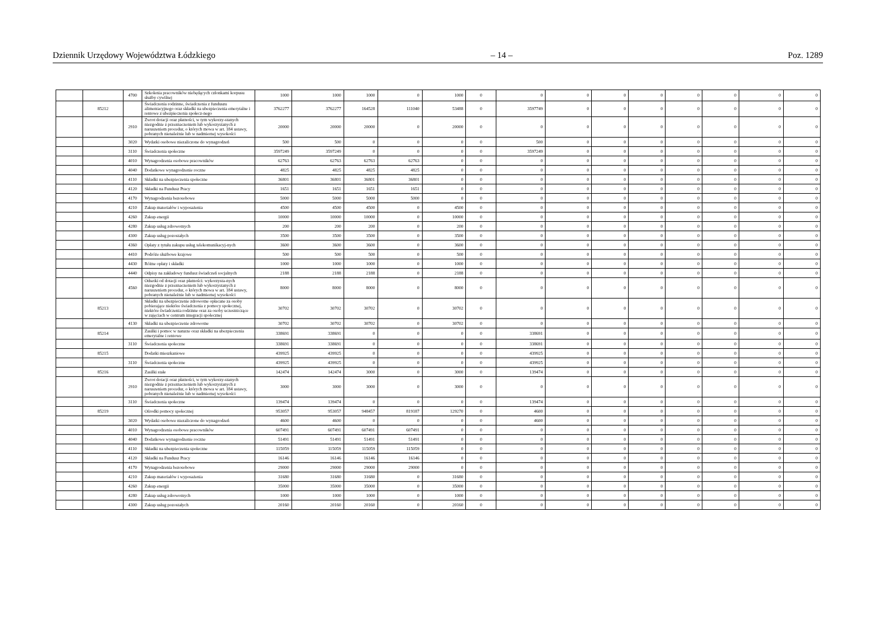Dziennik Urzędowy Województwa Łódzkiego – 14 – Poz. 1289
| | | 4700 | Szkolenia pracowników niebędących członkami korpusu służby cywilnej | 1000 | 1000 | 1000 | 0 | 1000 | 0 | 0 | 0 | 0 | 0 | 0 | 0 | 0 | 0 |
| | 85212 | | Świadczenia rodzinne, świadczenia z funduszu alimentacyjnego oraz składki na ubezpieczenia emerytalne i rentowe z ubezpieczenia społecz-nego | 3762277 | 3762277 | 164528 | 111040 | 53488 | 0 | 3597749 | 0 | 0 | 0 | 0 | 0 | 0 | 0 |
| | | 2910 | Zwrot dotacji oraz płatności, w tym wykorzy-stanych niezgodnie z przeznaczeniem lub wykorzystanych z naruszeniem procedur, o których mowa w art. 184 ustawy, pobranych nienależnie lub w nadmiernej wysokości | 20000 | 20000 | 20000 | 0 | 20000 | 0 | 0 | 0 | 0 | 0 | 0 | 0 | 0 | 0 |
| | | 3020 | Wydatki osobowe niezaliczone do wynagrodzeń | 500 | 500 | 0 | 0 | 0 | 0 | 500 | 0 | 0 | 0 | 0 | 0 | 0 | 0 |
| | | 3110 | Świadczenia społeczne | 3597249 | 3597249 | 0 | 0 | 0 | 0 | 3597249 | 0 | 0 | 0 | 0 | 0 | 0 | 0 |
| | | 4010 | Wynagrodzenia osobowe pracowników | 62763 | 62763 | 62763 | 62763 | 0 | 0 | 0 | 0 | 0 | 0 | 0 | 0 | 0 | 0 |
| | | 4040 | Dodatkowe wynagrodzenie roczne | 4825 | 4825 | 4825 | 4825 | 0 | 0 | 0 | 0 | 0 | 0 | 0 | 0 | 0 | 0 |
| | | 4110 | Składki na ubezpieczenia społeczne | 36801 | 36801 | 36801 | 36801 | 0 | 0 | 0 | 0 | 0 | 0 | 0 | 0 | 0 | 0 |
| | | 4120 | Składki na Fundusz Pracy | 1651 | 1651 | 1651 | 1651 | 0 | 0 | 0 | 0 | 0 | 0 | 0 | 0 | 0 | 0 |
| | | 4170 | Wynagrodzenia bezosobowe | 5000 | 5000 | 5000 | 5000 | 0 | 0 | 0 | 0 | 0 | 0 | 0 | 0 | 0 | 0 |
| | | 4210 | Zakup materiałów i wyposażenia | 4500 | 4500 | 4500 | 0 | 4500 | 0 | 0 | 0 | 0 | 0 | 0 | 0 | 0 | 0 |
| | | 4260 | Zakup energii | 10000 | 10000 | 10000 | 0 | 10000 | 0 | 0 | 0 | 0 | 0 | 0 | 0 | 0 | 0 |
| | | 4280 | Zakup usług zdrowotnych | 200 | 200 | 200 | 0 | 200 | 0 | 0 | 0 | 0 | 0 | 0 | 0 | 0 | 0 |
| | | 4300 | Zakup usług pozostałych | 3500 | 3500 | 3500 | 0 | 3500 | 0 | 0 | 0 | 0 | 0 | 0 | 0 | 0 | 0 |
| | | 4360 | Opłaty z tytułu zakupu usług telekomunikacyj-nych | 3600 | 3600 | 3600 | 0 | 3600 | 0 | 0 | 0 | 0 | 0 | 0 | 0 | 0 | 0 |
| | | 4410 | Podróże służbowe krajowe | 500 | 500 | 500 | 0 | 500 | 0 | 0 | 0 | 0 | 0 | 0 | 0 | 0 | 0 |
| | | 4430 | Różne opłaty i składki | 1000 | 1000 | 1000 | 0 | 1000 | 0 | 0 | 0 | 0 | 0 | 0 | 0 | 0 | 0 |
| | | 4440 | Odpisy na zakładowy fundusz świadczeń socjalnych | 2188 | 2188 | 2188 | 0 | 2188 | 0 | 0 | 0 | 0 | 0 | 0 | 0 | 0 | 0 |
| | | 4560 | Odsetki od dotacji oraz płatności: wykorzysta-nych niezgodnie z przeznaczeniem lub wykorzystanych z naruszeniem procedur, o których mowa w art. 184 ustawy, pobranych nienależnie lub w nadmiernej wysokości | 8000 | 8000 | 8000 | 0 | 8000 | 0 | 0 | 0 | 0 | 0 | 0 | 0 | 0 | 0 |
| | 85213 | | Składki na ubezpieczenie zdrowotne opłacane za osoby pobierające niektóre świadczenia z pomocy społecznej, niektóre świadczenia rodzinne oraz za osoby uczestniczące w zajęciach w centrum integracji społecznej | 30702 | 30702 | 30702 | 0 | 30702 | 0 | 0 | 0 | 0 | 0 | 0 | 0 | 0 | 0 |
| | | 4130 | Składki na ubezpieczenie zdrowotne | 30702 | 30702 | 30702 | 0 | 30702 | 0 | 0 | 0 | 0 | 0 | 0 | 0 | 0 | 0 |
| | 85214 | | Zasiłki i pomoc w naturze oraz składki na ubezpieczenia emerytalne i rentowe | 338691 | 338691 | 0 | 0 | 0 | 0 | 338691 | 0 | 0 | 0 | 0 | 0 | 0 | 0 |
| | | 3110 | Świadczenia społeczne | 338691 | 338691 | 0 | 0 | 0 | 0 | 338691 | 0 | 0 | 0 | 0 | 0 | 0 | 0 |
| | 85215 | | Dodatki mieszkaniowe | 439925 | 439925 | 0 | 0 | 0 | 0 | 439925 | 0 | 0 | 0 | 0 | 0 | 0 | 0 |
| | | 3110 | Świadczenia społeczne | 439925 | 439925 | 0 | 0 | 0 | 0 | 439925 | 0 | 0 | 0 | 0 | 0 | 0 | 0 |
| | 85216 | | Zasiłki stałe | 142474 | 142474 | 3000 | 0 | 3000 | 0 | 139474 | 0 | 0 | 0 | 0 | 0 | 0 | 0 |
| | | 2910 | Zwrot dotacji oraz płatności, w tym wykorzy-stanych niezgodnie z przeznaczeniem lub wykorzystanych z naruszeniem procedur, o których mowa w art. 184 ustawy, pobranych nienależnie lub w nadmiernej wysokości | 3000 | 3000 | 3000 | 0 | 3000 | 0 | 0 | 0 | 0 | 0 | 0 | 0 | 0 | 0 |
| | | 3110 | Świadczenia społeczne | 139474 | 139474 | 0 | 0 | 0 | 0 | 139474 | 0 | 0 | 0 | 0 | 0 | 0 | 0 |
| | 85219 | | Ośrodki pomocy społecznej | 953057 | 953057 | 948457 | 819187 | 129270 | 0 | 4600 | 0 | 0 | 0 | 0 | 0 | 0 | 0 |
| | | 3020 | Wydatki osobowe niezaliczone do wynagrodzeń | 4600 | 4600 | 0 | 0 | 0 | 0 | 4600 | 0 | 0 | 0 | 0 | 0 | 0 | 0 |
| | | 4010 | Wynagrodzenia osobowe pracowników | 607491 | 607491 | 607491 | 607491 | 0 | 0 | 0 | 0 | 0 | 0 | 0 | 0 | 0 | 0 |
| | | 4040 | Dodatkowe wynagrodzenie roczne | 51491 | 51491 | 51491 | 51491 | 0 | 0 | 0 | 0 | 0 | 0 | 0 | 0 | 0 | 0 |
| | | 4110 | Składki na ubezpieczenia społeczne | 115059 | 115059 | 115059 | 115059 | 0 | 0 | 0 | 0 | 0 | 0 | 0 | 0 | 0 | 0 |
| | | 4120 | Składki na Fundusz Pracy | 16146 | 16146 | 16146 | 16146 | 0 | 0 | 0 | 0 | 0 | 0 | 0 | 0 | 0 | 0 |
| | | 4170 | Wynagrodzenia bezosobowe | 29000 | 29000 | 29000 | 29000 | 0 | 0 | 0 | 0 | 0 | 0 | 0 | 0 | 0 | 0 |
| | | 4210 | Zakup materiałów i wyposażenia | 31680 | 31680 | 31680 | 0 | 31680 | 0 | 0 | 0 | 0 | 0 | 0 | 0 | 0 | 0 |
| | | 4260 | Zakup energii | 35000 | 35000 | 35000 | 0 | 35000 | 0 | 0 | 0 | 0 | 0 | 0 | 0 | 0 | 0 |
| | | 4280 | Zakup usług zdrowotnych | 1000 | 1000 | 1000 | 0 | 1000 | 0 | 0 | 0 | 0 | 0 | 0 | 0 | 0 | 0 |
| | | 4300 | Zakup usług pozostałych | 20160 | 20160 | 20160 | 0 | 20160 | 0 | 0 | 0 | 0 | 0 | 0 | 0 | 0 | 0 |